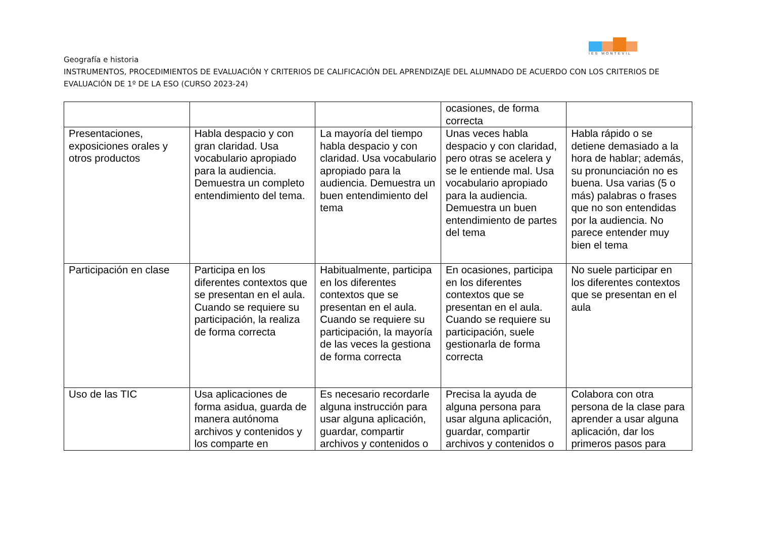IES MONTEVIL
Geografía e historia
INSTRUMENTOS, PROCEDIMIENTOS DE EVALUACIÓN Y CRITERIOS DE CALIFICACIÓN DEL APRENDIZAJE DEL ALUMNADO DE ACUERDO CON LOS CRITERIOS DE EVALUACIÓN DE 1º DE LA ESO (CURSO 2023-24)
| | | | ocasiones, de forma correcta | |
| Presentaciones, exposiciones orales y otros productos | Habla despacio y con gran claridad. Usa vocabulario apropiado para la audiencia. Demuestra un completo entendimiento del tema. | La mayoría del tiempo habla despacio y con claridad. Usa vocabulario apropiado para la audiencia. Demuestra un buen entendimiento del tema | Unas veces habla despacio y con claridad, pero otras se acelera y se le entiende mal. Usa vocabulario apropiado para la audiencia. Demuestra un buen entendimiento de partes del tema | Habla rápido o se detiene demasiado a la hora de hablar; además, su pronunciación no es buena. Usa varias (5 o más) palabras o frases que no son entendidas por la audiencia. No parece entender muy bien el tema |
| Participación en clase | Participa en los diferentes contextos que se presentan en el aula. Cuando se requiere su participación, la realiza de forma correcta | Habitualmente, participa en los diferentes contextos que se presentan en el aula. Cuando se requiere su participación, la mayoría de las veces la gestiona de forma correcta | En ocasiones, participa en los diferentes contextos que se presentan en el aula. Cuando se requiere su participación, suele gestionarla de forma correcta | No suele participar en los diferentes contextos que se presentan en el aula |
| Uso de las TIC | Usa aplicaciones de forma asidua, guarda de manera autónoma archivos y contenidos y los comparte en | Es necesario recordarle alguna instrucción para usar alguna aplicación, guardar, compartir archivos y contenidos o | Precisa la ayuda de alguna persona para usar alguna aplicación, guardar, compartir archivos y contenidos o | Colabora con otra persona de la clase para aprender a usar alguna aplicación, dar los primeros pasos para |